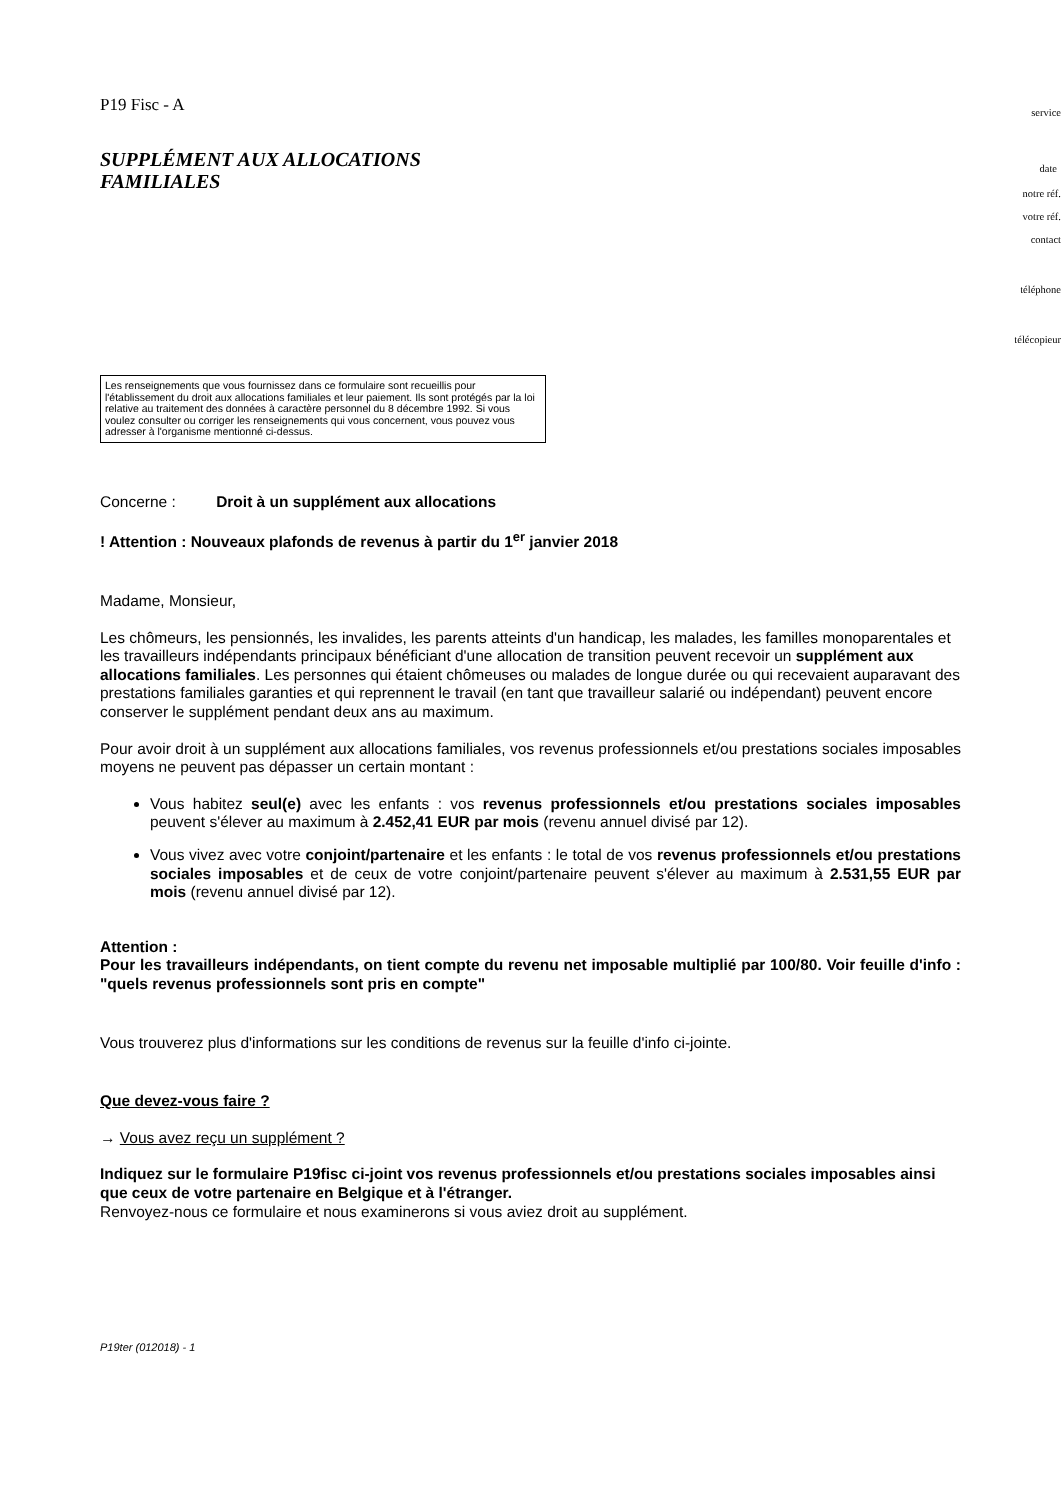P19 Fisc - A
SUPPLÉMENT AUX ALLOCATIONS
FAMILIALES
service
date
notre réf.
votre réf.
contact
téléphone
télécopieur
Les renseignements que vous fournissez dans ce formulaire sont recueillis pour l'établissement du droit aux allocations familiales et leur paiement. Ils sont protégés par la loi relative au traitement des données à caractère personnel du 8 décembre 1992. Si vous voulez consulter ou corriger les renseignements qui vous concernent, vous pouvez vous adresser à l'organisme mentionné ci-dessus.
Concerne : Droit à un supplément aux allocations
! Attention : Nouveaux plafonds de revenus à partir du 1<sup>er</sup> janvier 2018
Madame, Monsieur,
Les chômeurs, les pensionnés, les invalides, les parents atteints d'un handicap, les malades, les familles monoparentales et les travailleurs indépendants principaux bénéficiant d'une allocation de transition peuvent recevoir un supplément aux allocations familiales. Les personnes qui étaient chômeuses ou malades de longue durée ou qui recevaient auparavant des prestations familiales garanties et qui reprennent le travail (en tant que travailleur salarié ou indépendant) peuvent encore conserver le supplément pendant deux ans au maximum.
Pour avoir droit à un supplément aux allocations familiales, vos revenus professionnels et/ou prestations sociales imposables moyens ne peuvent pas dépasser un certain montant :
Vous habitez seul(e) avec les enfants : vos revenus professionnels et/ou prestations sociales imposables peuvent s'élever au maximum à 2.452,41 EUR par mois (revenu annuel divisé par 12).
Vous vivez avec votre conjoint/partenaire et les enfants : le total de vos revenus professionnels et/ou prestations sociales imposables et de ceux de votre conjoint/partenaire peuvent s'élever au maximum à 2.531,55 EUR par mois (revenu annuel divisé par 12).
Attention :
Pour les travailleurs indépendants, on tient compte du revenu net imposable multiplié par 100/80. Voir feuille d'info : "quels revenus professionnels sont pris en compte"
Vous trouverez plus d'informations sur les conditions de revenus sur la feuille d'info ci-jointe.
Que devez-vous faire ?
→ Vous avez reçu un supplément ?
Indiquez sur le formulaire P19fisc ci-joint vos revenus professionnels et/ou prestations sociales imposables ainsi que ceux de votre partenaire en Belgique et à l'étranger.
Renvoyez-nous ce formulaire et nous examinerons si vous aviez droit au supplément.
P19ter (012018) - 1